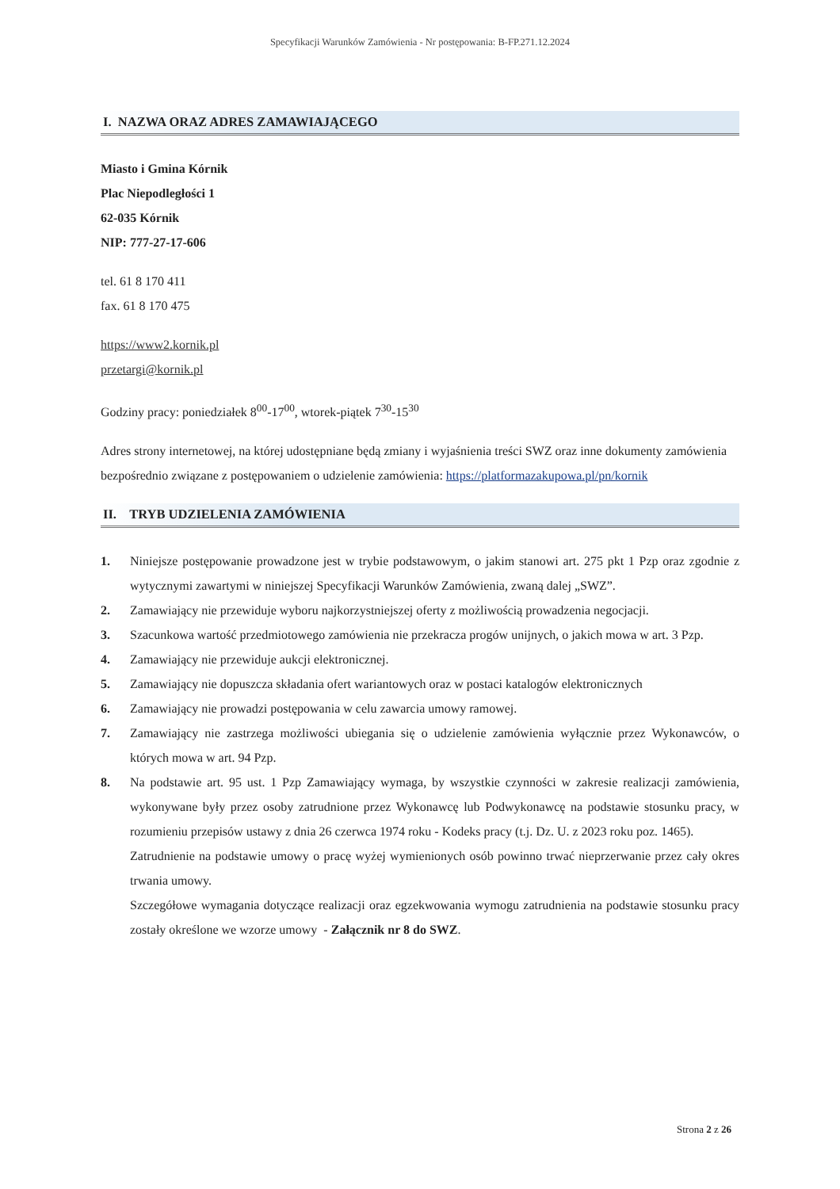Specyfikacji Warunków Zamówienia - Nr postępowania: B-FP.271.12.2024
I. NAZWA ORAZ ADRES ZAMAWIAJĄCEGO
Miasto i Gmina Kórnik
Plac Niepodległości 1
62-035 Kórnik
NIP: 777-27-17-606
tel. 61 8 170 411
fax. 61 8 170 475
https://www2.kornik.pl
przetargi@kornik.pl
Godziny pracy: poniedziałek 8<sup>00</sup>-17<sup>00</sup>, wtorek-piątek 7<sup>30</sup>-15<sup>30</sup>
Adres strony internetowej, na której udostępniane będą zmiany i wyjaśnienia treści SWZ oraz inne dokumenty zamówienia bezpośrednio związane z postępowaniem o udzielenie zamówienia: https://platformazakupowa.pl/pn/kornik
II. TRYB UDZIELENIA ZAMÓWIENIA
1. Niniejsze postępowanie prowadzone jest w trybie podstawowym, o jakim stanowi art. 275 pkt 1 Pzp oraz zgodnie z wytycznymi zawartymi w niniejszej Specyfikacji Warunków Zamówienia, zwaną dalej „SWZ”.
2. Zamawiający nie przewiduje wyboru najkorzystniejszej oferty z możliwością prowadzenia negocjacji.
3. Szacunkowa wartość przedmiotowego zamówienia nie przekracza progów unijnych, o jakich mowa w art. 3 Pzp.
4. Zamawiający nie przewiduje aukcji elektronicznej.
5. Zamawiający nie dopuszcza składania ofert wariantowych oraz w postaci katalogów elektronicznych
6. Zamawiający nie prowadzi postępowania w celu zawarcia umowy ramowej.
7. Zamawiający nie zastrzega możliwości ubiegania się o udzielenie zamówienia wyłącznie przez Wykonawców, o których mowa w art. 94 Pzp.
8. Na podstawie art. 95 ust. 1 Pzp Zamawiający wymaga, by wszystkie czynności w zakresie realizacji zamówienia, wykonywane były przez osoby zatrudnione przez Wykonawcę lub Podwykonawcę na podstawie stosunku pracy, w rozumieniu przepisów ustawy z dnia 26 czerwca 1974 roku - Kodeks pracy (t.j. Dz. U. z 2023 roku poz. 1465).
Zatrudnienie na podstawie umowy o pracę wyżej wymienionych osób powinno trwać nieprzerwanie przez cały okres trwania umowy.
Szczegółowe wymagania dotyczące realizacji oraz egzekwowania wymogu zatrudnienia na podstawie stosunku pracy zostały określone we wzorze umowy - Załącznik nr 8 do SWZ.
Strona 2 z 26